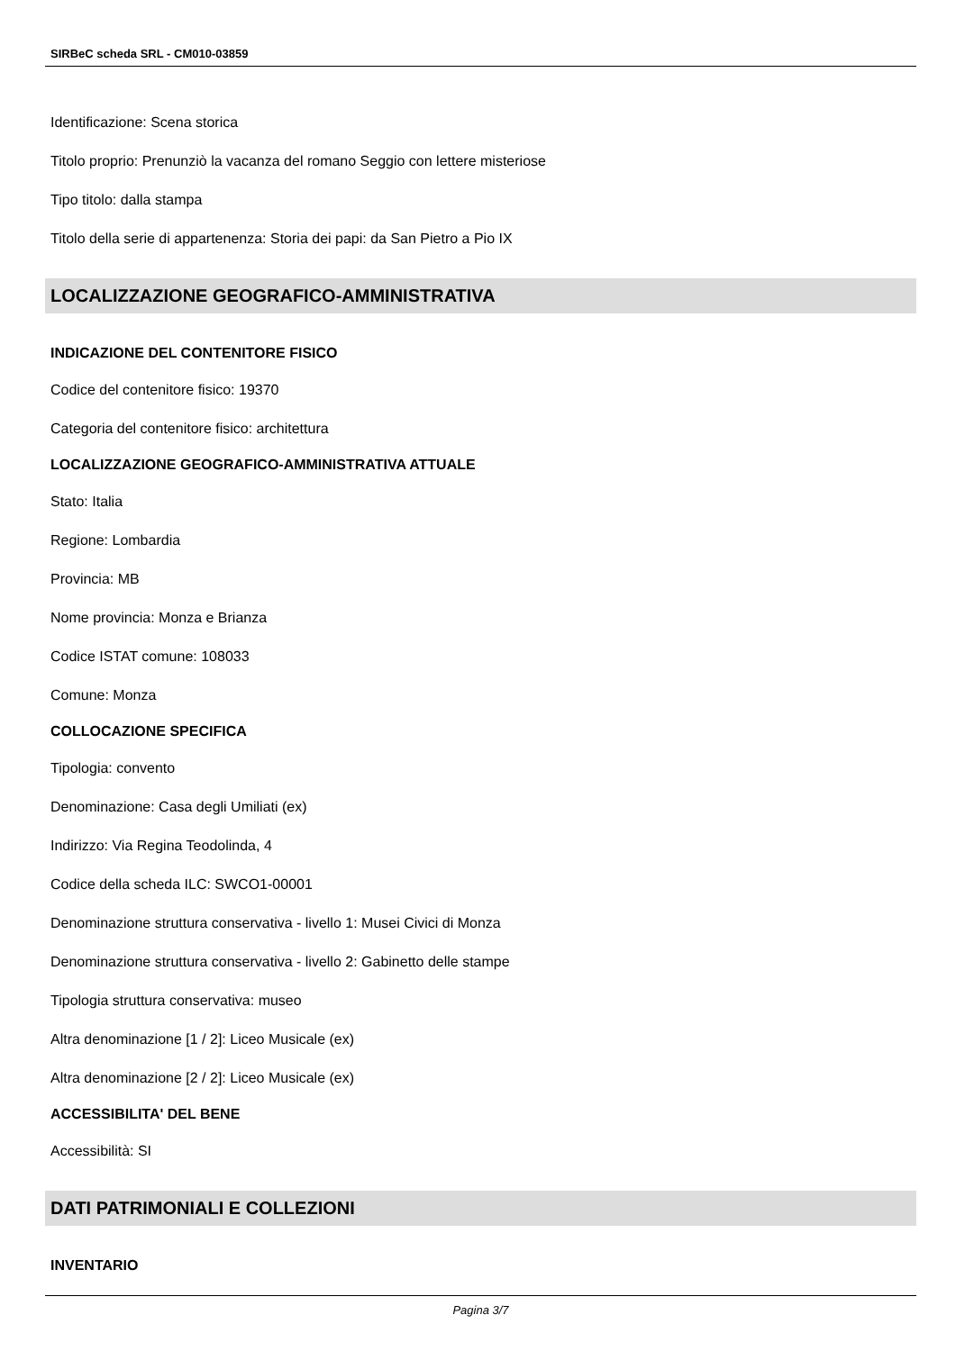SIRBeC scheda SRL - CM010-03859
Identificazione: Scena storica
Titolo proprio: Prenunziò la vacanza del romano Seggio con lettere misteriose
Tipo titolo: dalla stampa
Titolo della serie di appartenenza: Storia dei papi: da San Pietro a Pio IX
LOCALIZZAZIONE GEOGRAFICO-AMMINISTRATIVA
INDICAZIONE DEL CONTENITORE FISICO
Codice del contenitore fisico: 19370
Categoria del contenitore fisico: architettura
LOCALIZZAZIONE GEOGRAFICO-AMMINISTRATIVA ATTUALE
Stato: Italia
Regione: Lombardia
Provincia: MB
Nome provincia: Monza e Brianza
Codice ISTAT comune: 108033
Comune: Monza
COLLOCAZIONE SPECIFICA
Tipologia: convento
Denominazione: Casa degli Umiliati (ex)
Indirizzo: Via Regina Teodolinda, 4
Codice della scheda ILC: SWCO1-00001
Denominazione struttura conservativa - livello 1: Musei Civici di Monza
Denominazione struttura conservativa - livello 2: Gabinetto delle stampe
Tipologia struttura conservativa: museo
Altra denominazione [1 / 2]: Liceo Musicale (ex)
Altra denominazione [2 / 2]: Liceo Musicale (ex)
ACCESSIBILITA' DEL BENE
Accessibilità: SI
DATI PATRIMONIALI E COLLEZIONI
INVENTARIO
Pagina 3/7